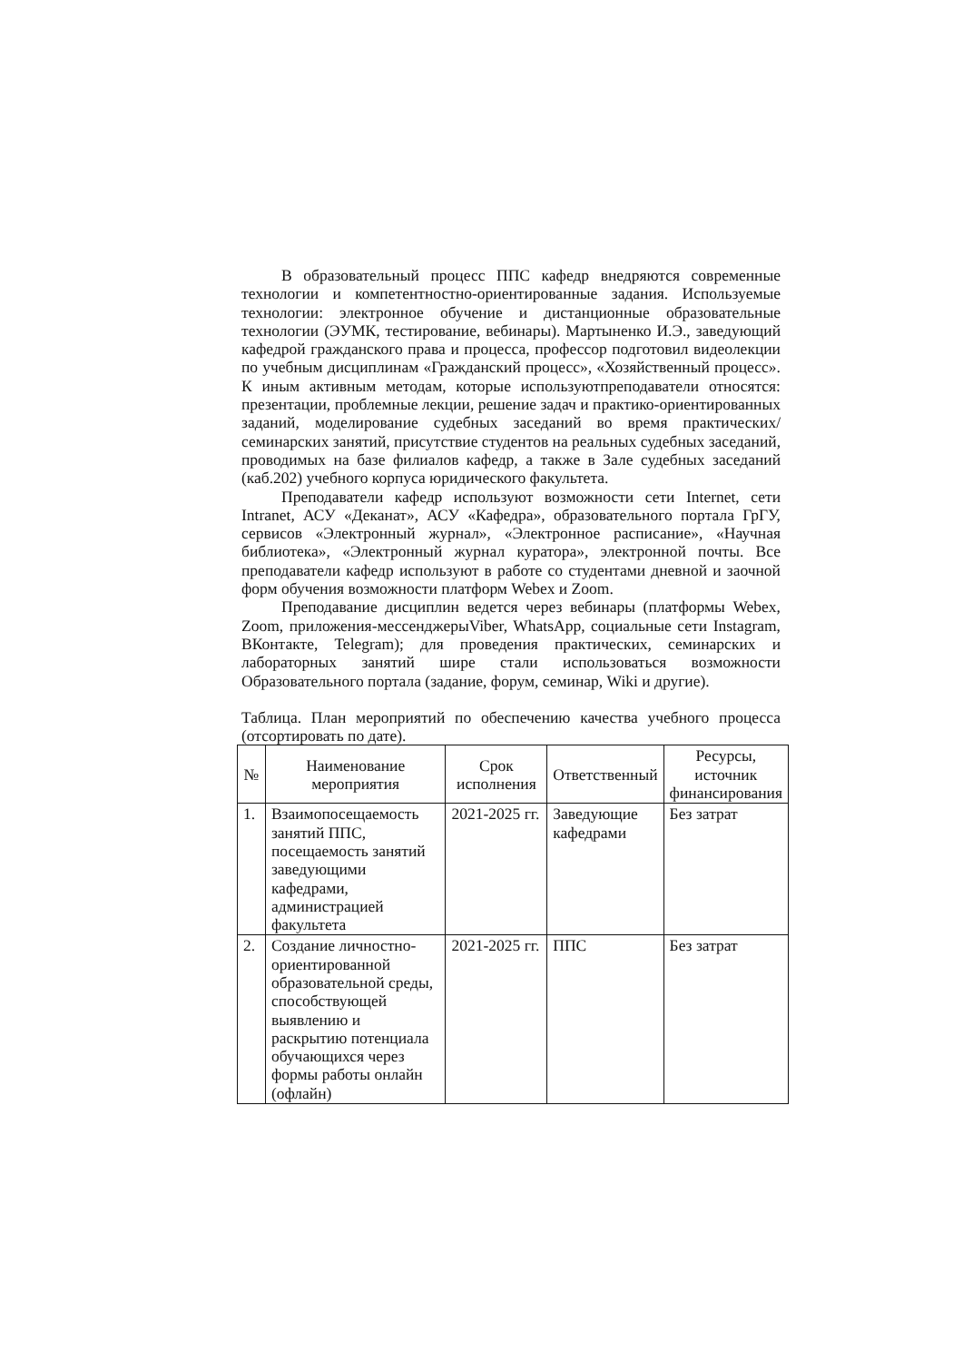В образовательный процесс ППС кафедр внедряются современные технологии и компетентностно-ориентированные задания. Используемые технологии: электронное обучение и дистанционные образовательные технологии (ЭУМК, тестирование, вебинары). Мартыненко И.Э., заведующий кафедрой гражданского права и процесса, профессор подготовил видеолекции по учебным дисциплинам «Гражданский процесс», «Хозяйственный процесс». К иным активным методам, которые используютпреподаватели относятся: презентации, проблемные лекции, решение задач и практико-ориентированных заданий, моделирование судебных заседаний во время практических/семинарских занятий, присутствие студентов на реальных судебных заседаний, проводимых на базе филиалов кафедр, а также в Зале судебных заседаний (каб.202) учебного корпуса юридического факультета.
Преподаватели кафедр используют возможности сети Internet, сети Intranet, АСУ «Деканат», АСУ «Кафедра», образовательного портала ГрГУ, сервисов «Электронный журнал», «Электронное расписание», «Научная библиотека», «Электронный журнал куратора», электронной почты. Все преподаватели кафедр используют в работе со студентами дневной и заочной форм обучения возможности платформ Webex и Zoom.
Преподавание дисциплин ведется через вебинары (платформы Webex, Zoom, приложения-мессенджерыViber, WhatsApp, социальные сети Instagram, ВКонтакте, Telegram); для проведения практических, семинарских и лабораторных занятий шире стали использоваться возможности Образовательного портала (задание, форум, семинар, Wiki и другие).
Таблица. План мероприятий по обеспечению качества учебного процесса (отсортировать по дате).
| № | Наименование мероприятия | Срок исполнения | Ответственный | Ресурсы, источник финансирования |
| --- | --- | --- | --- | --- |
| 1. | Взаимопосещаемость занятий ППС, посещаемость занятий заведующими кафедрами, администрацией факультета | 2021-2025 гг. | Заведующие кафедрами | Без затрат |
| 2. | Создание личностно-ориентированной образовательной среды, способствующей выявлению и раскрытию потенциала обучающихся через формы работы онлайн (офлайн) | 2021-2025 гг. | ППС | Без затрат |